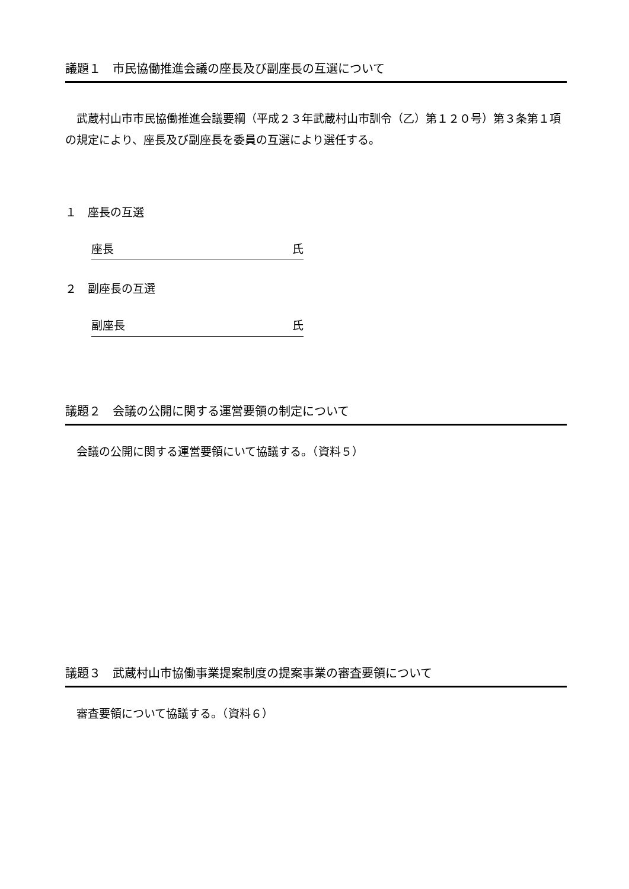議題１　市民協働推進会議の座長及び副座長の互選について
　武蔵村山市市民協働推進会議要綱（平成２３年武蔵村山市訓令（乙）第１２０号）第３条第１項の規定により、座長及び副座長を委員の互選により選任する。
１　座長の互選
座長 氏
２　副座長の互選
副座長 氏
議題２　会議の公開に関する運営要領の制定について
　会議の公開に関する運営要領にいて協議する。（資料５）
議題３　武蔵村山市協働事業提案制度の提案事業の審査要領について
　審査要領について協議する。（資料６）